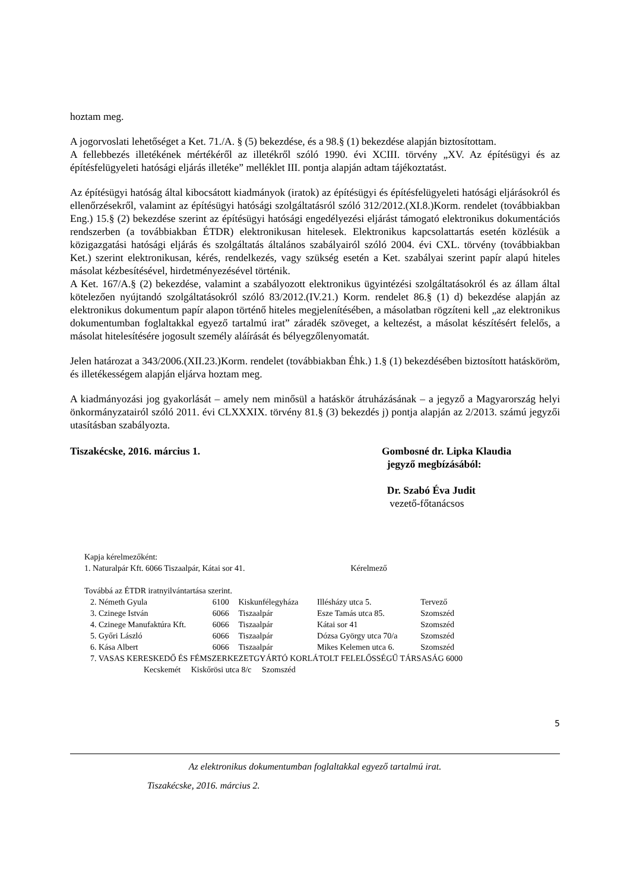hoztam meg.
A jogorvoslati lehetőséget a Ket. 71./A. § (5) bekezdése, és a 98.§ (1) bekezdése alapján biztosítottam.
A fellebbezés illetékének mértékéről az illetékről szóló 1990. évi XCIII. törvény „XV. Az építésügyi és az építésfelügyeleti hatósági eljárás illetéke” melléklet III. pontja alapján adtam tájékoztatást.
Az építésügyi hatóság által kibocsátott kiadmányok (iratok) az építésügyi és építésfelügyeleti hatósági eljárásokról és ellenőrzésekről, valamint az építésügyi hatósági szolgáltatásról szóló 312/2012.(XI.8.)Korm. rendelet (továbbiakban Eng.) 15.§ (2) bekezdése szerint az építésügyi hatósági engedélyezési eljárást támogató elektronikus dokumentációs rendszerben (a továbbiakban ÉTDR) elektronikusan hitelesek. Elektronikus kapcsolattartás esetén közlésük a közigazgatási hatósági eljárás és szolgáltatás általános szabályairól szóló 2004. évi CXL. törvény (továbbiakban Ket.) szerint elektronikusan, kérés, rendelkezés, vagy szükség esetén a Ket. szabályai szerint papír alapú hiteles másolat kézbesítésével, hirdetményezésével történik.
A Ket. 167/A.§ (2) bekezdése, valamint a szabályozott elektronikus ügyintézési szolgáltatásokról és az állam által kötelezően nyújtandó szolgáltatásokról szóló 83/2012.(IV.21.) Korm. rendelet 86.§ (1) d) bekezdése alapján az elektronikus dokumentum papír alapon történő hiteles megjelenítésében, a másolatban rögzíteni kell „az elektronikus dokumentumban foglaltakkal egyező tartalmú irat” záradék szöveget, a keltezést, a másolat készítésért felelős, a másolat hitelesítésére jogosult személy aláírását és bélyegzőlenyomatát.
Jelen határozat a 343/2006.(XII.23.)Korm. rendelet (továbbiakban Éhk.) 1.§ (1) bekezdésében biztosított hatásköröm, és illetékességem alapján eljárva hoztam meg.
A kiadmányozási jog gyakorlását – amely nem minősül a hatáskör átruházásának – a jegyző a Magyarország helyi önkormányzatairól szóló 2011. évi CLXXXIX. törvény 81.§ (3) bekezdés j) pontja alapján az 2/2013. számú jegyzői utasításban szabályozta.
Tiszakécske, 2016. március 1. Gombosné dr. Lipka Klaudia
jegyző megbízásából:
Dr. Szabó Éva Judit
vezető-főtanácsos
Kapja kérelmezőként:
| 1. Naturalpár Kft. 6066 Tiszaalpár, Kátai sor 41. | Kérelmező |
Továbbá az ÉTDR iratnyilvántartása szerint.
| 2. Németh Gyula | 6100 | Kiskunfélegyháza | Illésházy utca 5. | Tervező |
| 3. Czinege István | 6066 | Tiszaalpár | Esze Tamás utca 85. | Szomszéd |
| 4. Czinege Manufaktúra Kft. | 6066 | Tiszaalpár | Kátai sor 41 | Szomszéd |
| 5. Győri László | 6066 | Tiszaalpár | Dózsa György utca 70/a | Szomszéd |
| 6. Kása Albert | 6066 | Tiszaalpár | Mikes Kelemen utca 6. | Szomszéd |
| 7. VASAS KERESKEDŐ ÉS FÉMSZERKEZETGYÁRTÓ KORLÁTOLT FELELŐSSÉGŰ TÁRSASÁG 6000 | | | | |
| Kecskemét Kiskőrösi utca 8/c Szomszéd | | | | |
5
Az elektronikus dokumentumban foglaltakkal egyező tartalmú irat.
Tiszakécske, 2016. március 2.